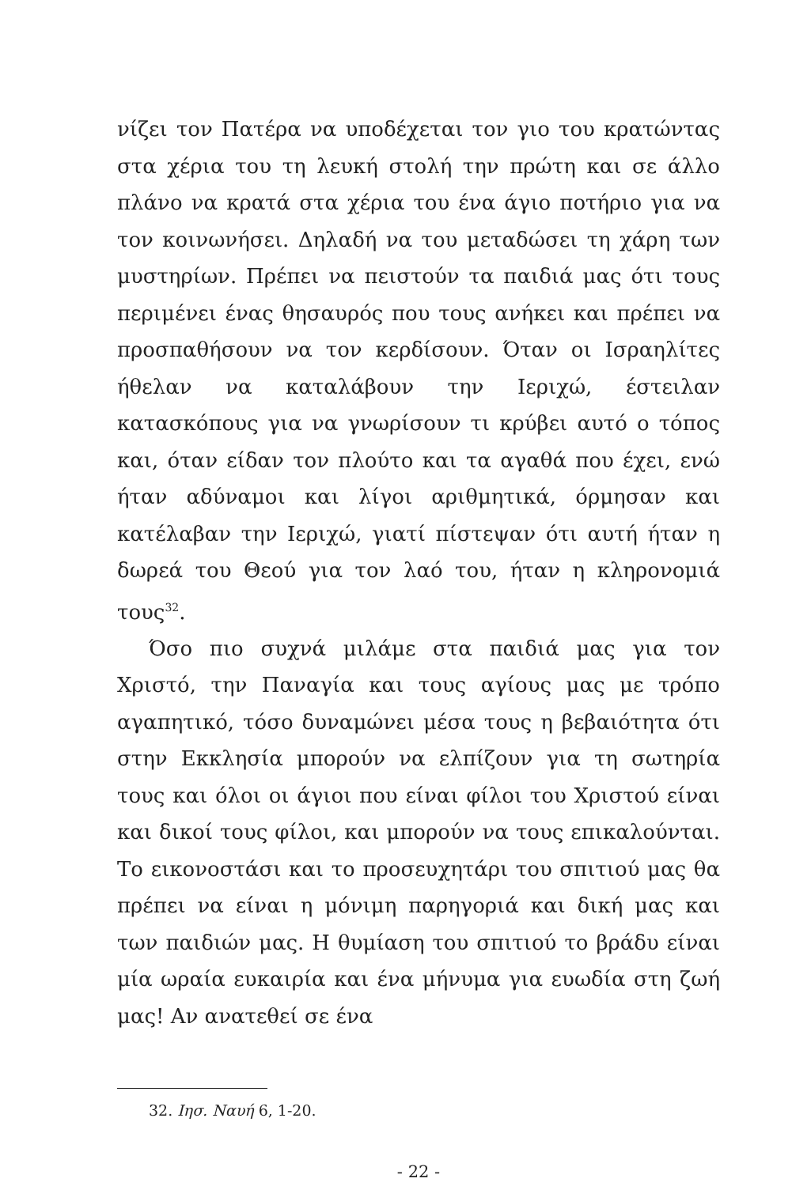νίζει τον Πατέρα να υποδέχεται τον γιο του κρατώντας στα χέρια του τη λευκή στολή την πρώτη και σε άλλο πλάνο να κρατά στα χέρια του ένα άγιο ποτήριο για να τον κοινωνήσει. Δηλαδή να του μεταδώσει τη χάρη των μυστηρίων. Πρέπει να πειστούν τα παιδιά μας ότι τους περιμένει ένας θησαυρός που τους ανήκει και πρέπει να προσπαθήσουν να τον κερδίσουν. Όταν οι Ισραηλίτες ήθελαν να καταλάβουν την Ιεριχώ, έστειλαν κατασκόπους για να γνωρίσουν τι κρύβει αυτό ο τόπος και, όταν είδαν τον πλούτο και τα αγαθά που έχει, ενώ ήταν αδύναμοι και λίγοι αριθμητικά, όρμησαν και κατέλαβαν την Ιεριχώ, γιατί πίστεψαν ότι αυτή ήταν η δωρεά του Θεού για τον λαό του, ήταν η κληρονομιά τους<sup>32</sup>.
Όσο πιο συχνά μιλάμε στα παιδιά μας για τον Χριστό, την Παναγία και τους αγίους μας με τρόπο αγαπητικό, τόσο δυναμώνει μέσα τους η βεβαιότητα ότι στην Εκκλησία μπορούν να ελπίζουν για τη σωτηρία τους και όλοι οι άγιοι που είναι φίλοι του Χριστού είναι και δικοί τους φίλοι, και μπορούν να τους επικαλούνται. Το εικονοστάσι και το προσευχητάρι του σπιτιού μας θα πρέπει να είναι η μόνιμη παρηγοριά και δική μας και των παιδιών μας. Η θυμίαση του σπιτιού το βράδυ είναι μία ωραία ευκαιρία και ένα μήνυμα για ευωδία στη ζωή μας! Αν ανατεθεί σε ένα
32. Ιησ. Ναυή 6, 1-20.
- 22 -